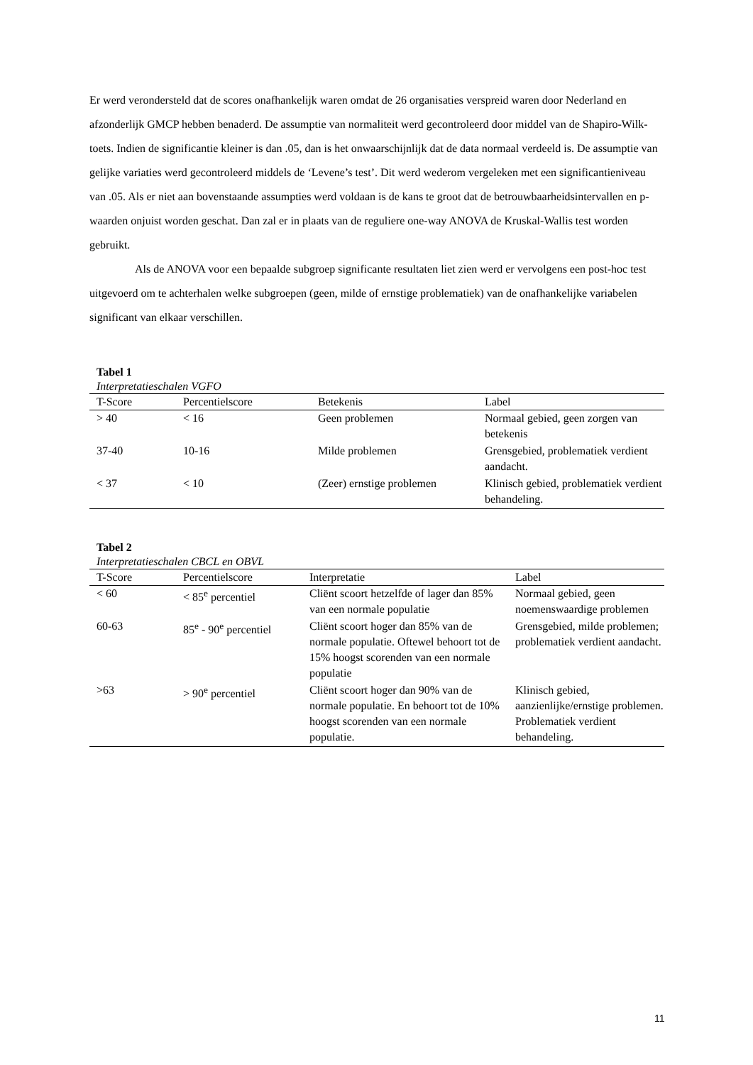Er werd verondersteld dat de scores onafhankelijk waren omdat de 26 organisaties verspreid waren door Nederland en afzonderlijk GMCP hebben benaderd. De assumptie van normaliteit werd gecontroleerd door middel van de Shapiro-Wilk-toets. Indien de significantie kleiner is dan .05, dan is het onwaarschijnlijk dat de data normaal verdeeld is. De assumptie van gelijke variaties werd gecontroleerd middels de ‘Levene’s test’. Dit werd wederom vergeleken met een significantieniveau van .05. Als er niet aan bovenstaande assumpties werd voldaan is de kans te groot dat de betrouwbaarheidsintervallen en p-waarden onjuist worden geschat. Dan zal er in plaats van de reguliere one-way ANOVA de Kruskal-Wallis test worden gebruikt.
Als de ANOVA voor een bepaalde subgroep significante resultaten liet zien werd er vervolgens een post-hoc test uitgevoerd om te achterhalen welke subgroepen (geen, milde of ernstige problematiek) van de onafhankelijke variabelen significant van elkaar verschillen.
Tabel 1
Interpretatieschalen VGFO
| T-Score | Percentielscore | Betekenis | Label |
| --- | --- | --- | --- |
| > 40 | < 16 | Geen problemen | Normaal gebied, geen zorgen van betekenis |
| 37-40 | 10-16 | Milde problemen | Grensgebied, problematiek verdient aandacht. |
| < 37 | < 10 | (Zeer) ernstige problemen | Klinisch gebied, problematiek verdient behandeling. |
Tabel 2
Interpretatieschalen CBCL en OBVL
| T-Score | Percentielscore | Interpretatie | Label |
| --- | --- | --- | --- |
| < 60 | < 85<sup>e</sup> percentiel | Cliënt scoort hetzelfde of lager dan 85% van een normale populatie | Normaal gebied, geen noemenswaardige problemen |
| 60-63 | 85<sup>e</sup> - 90<sup>e</sup> percentiel | Cliënt scoort hoger dan 85% van de normale populatie. Oftewel behoort tot de 15% hoogst scorenden van een normale populatie | Grensgebied, milde problemen; problematiek verdient aandacht. |
| >63 | > 90<sup>e</sup> percentiel | Cliënt scoort hoger dan 90% van de normale populatie. En behoort tot de 10% hoogst scorenden van een normale populatie. | Klinisch gebied, aanzienlijke/ernstige problemen. Problematiek verdient behandeling. |
11